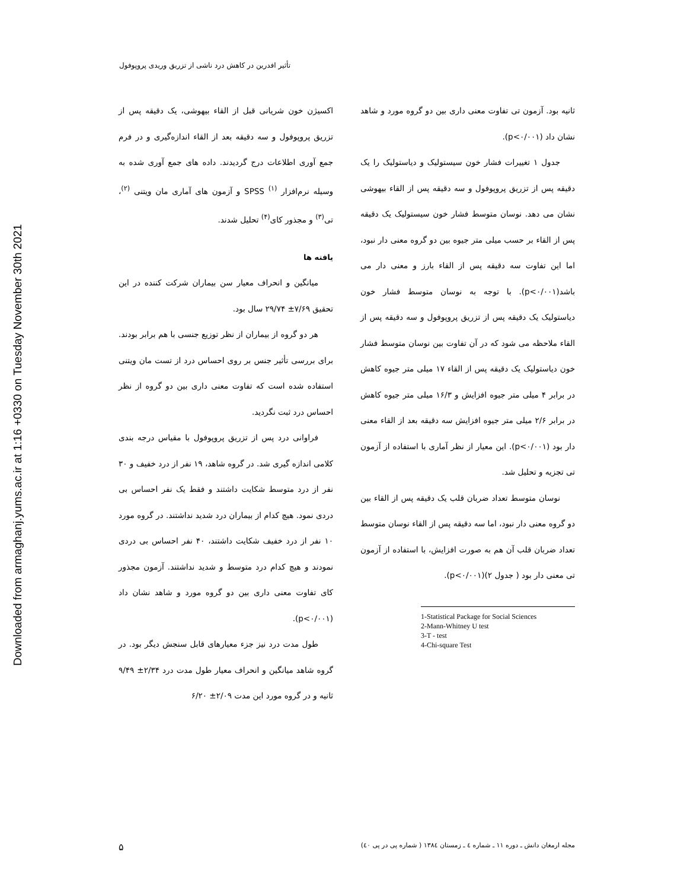Downloaded from armaghanj.yums.ac.ir at 1:16 +0330 on Tuesday November 30th 2021
تأثیر افدرین در کاهش درد ناشی از تزریق وریدی پروپوفول
اکسیژن خون شریانی قبل از القاء بیهوشی، یک دقیقه پس از تزریق پروپوفول و سه دقیقه بعد از القاء اندازه‌گیری و در فرم جمع آوری اطلاعات درج گردیدند. داده های جمع آوری شده به وسیله نرم‌افزار SPSS <sup>(۱)</sup> و آزمون های آماری مان ویتنی <sup>(۲)</sup>، تی<sup>(۳)</sup> و مجذور کای<sup>(۴)</sup> تحلیل شدند.
یافته ها
میانگین و انحراف معیار سن بیماران شرکت کننده در این تحقیق ۷/۶۹± ۲۹/۷۴ سال بود.
هر دو گروه از بیماران از نظر توزیع جنسی با هم برابر بودند. برای بررسی تأثیر جنس بر روی احساس درد از تست مان ویتنی استفاده شده است که تفاوت معنی داری بین دو گروه از نظر احساس درد ثبت نگردید.
فراوانی درد پس از تزریق پروپوفول با مقیاس درجه بندی کلامی اندازه گیری شد. در گروه شاهد، ۱۹ نفر از درد خفیف و ۳۰ نفر از درد متوسط شکایت داشتند و فقط یک نفر احساس بی دردی نمود. هیچ کدام از بیماران درد شدید نداشتند. در گروه مورد ۱۰ نفر از درد خفیف شکایت داشتند، ۴۰ نفر احساس بی دردی نمودند و هیچ کدام درد متوسط و شدید نداشتند. آزمون مجذور کای تفاوت معنی داری بین دو گروه مورد و شاهد نشان داد (p<۰/۰۰۱).
طول مدت درد نیز جزء معیارهای قابل سنجش دیگر بود. در گروه شاهد میانگین و انحراف معیار طول مدت درد ۲/۳۴± ۹/۴۹ ثانیه و در گروه مورد این مدت ۲/۰۹± ۶/۲۰
ثانیه بود. آزمون تی تفاوت معنی داری بین دو گروه مورد و شاهد نشان داد (p<۰/۰۰۱).
جدول ۱ تغییرات فشار خون سیستولیک و دیاستولیک را یک دقیقه پس از تزریق پروپوفول و سه دقیقه پس از القاء بیهوشی نشان می دهد. نوسان متوسط فشار خون سیستولیک یک دقیقه پس از القاء بر حسب میلی متر جیوه بین دو گروه معنی دار نبود، اما این تفاوت سه دقیقه پس از القاء بارز و معنی دار می باشد(p<۰/۰۰۱). با توجه به نوسان متوسط فشار خون دیاستولیک یک دقیقه پس از تزریق پروپوفول و سه دقیقه پس از القاء ملاحظه می شود که در آن تفاوت بین نوسان متوسط فشار خون دیاستولیک یک دقیقه پس از القاء ۱۷ میلی متر جیوه کاهش در برابر ۴ میلی متر جیوه افزایش و ۱۶/۳ میلی متر جیوه کاهش در برابر ۲/۶ میلی متر جیوه افزایش سه دقیقه بعد از القاء معنی دار بود (p<۰/۰۰۱). این معیار از نظر آماری با استفاده از آزمون تی تجزیه و تحلیل شد.
نوسان متوسط تعداد ضربان قلب یک دقیقه پس از القاء بین دو گروه معنی دار نبود، اما سه دقیقه پس از القاء نوسان متوسط تعداد ضربان قلب آن هم به صورت افزایش، با استفاده از آزمون تی معنی دار بود ( جدول ۲)(p<۰/۰۰۱).
1-Statistical Package for Social Sciences
2-Mann-Whitney U test
3-T - test
4-Chi-square Test
مجله ارمغان دانش ـ دوره ۱۱ ـ شماره ٤ ـ زمستان ۱۳۸٤ ( شماره پی در پی ٤٠) ۵